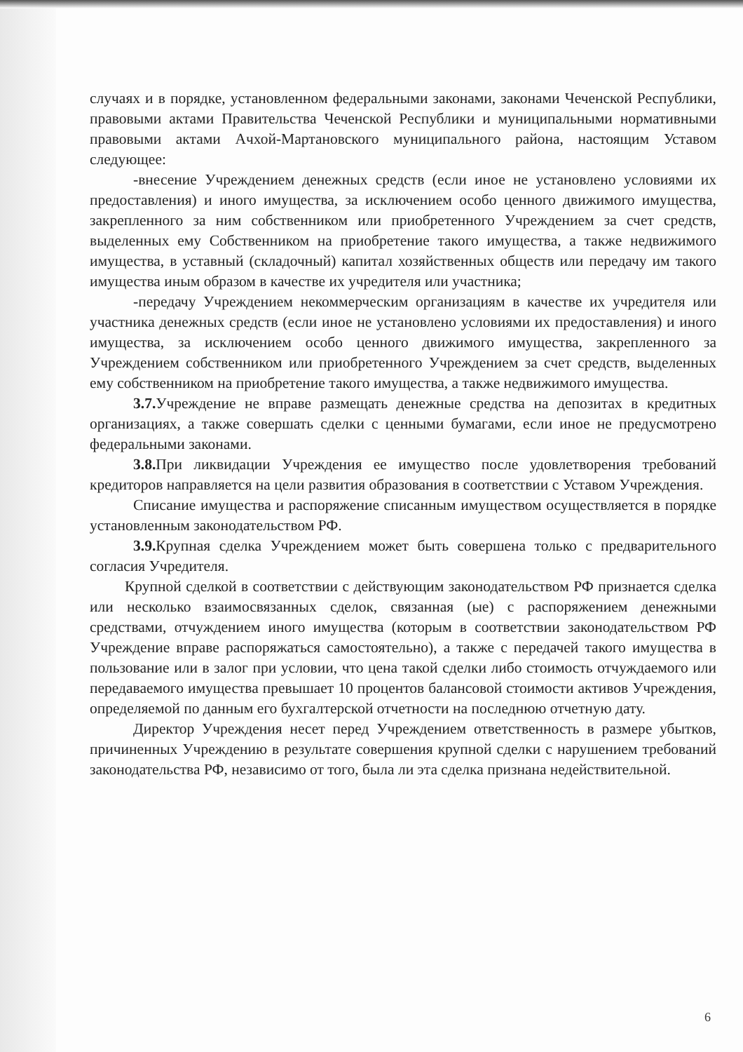случаях и в порядке, установленном федеральными законами, законами Чеченской Республики, правовыми актами Правительства Чеченской Республики и муниципальными нормативными правовыми актами Ачхой-Мартановского муниципального района, настоящим Уставом следующее:
-внесение Учреждением денежных средств (если иное не установлено условиями их предоставления) и иного имущества, за исключением особо ценного движимого имущества, закрепленного за ним собственником или приобретенного Учреждением за счет средств, выделенных ему Собственником на приобретение такого имущества, а также недвижимого имущества, в уставный (складочный) капитал хозяйственных обществ или передачу им такого имущества иным образом в качестве их учредителя или участника;
-передачу Учреждением некоммерческим организациям в качестве их учредителя или участника денежных средств (если иное не установлено условиями их предоставления) и иного имущества, за исключением особо ценного движимого имущества, закрепленного за Учреждением собственником или приобретенного Учреждением за счет средств, выделенных ему собственником на приобретение такого имущества, а также недвижимого имущества.
3.7. Учреждение не вправе размещать денежные средства на депозитах в кредитных организациях, а также совершать сделки с ценными бумагами, если иное не предусмотрено федеральными законами.
3.8. При ликвидации Учреждения ее имущество после удовлетворения требований кредиторов направляется на цели развития образования в соответствии с Уставом Учреждения.
Списание имущества и распоряжение списанным имуществом осуществляется в порядке установленным законодательством РФ.
3.9. Крупная сделка Учреждением может быть совершена только с предварительного согласия Учредителя.
Крупной сделкой в соответствии с действующим законодательством РФ признается сделка или несколько взаимосвязанных сделок, связанная (ые) с распоряжением денежными средствами, отчуждением иного имущества (которым в соответствии законодательством РФ Учреждение вправе распоряжаться самостоятельно), а также с передачей такого имущества в пользование или в залог при условии, что цена такой сделки либо стоимость отчуждаемого или передаваемого имущества превышает 10 процентов балансовой стоимости активов Учреждения, определяемой по данным его бухгалтерской отчетности на последнюю отчетную дату.
Директор Учреждения несет перед Учреждением ответственность в размере убытков, причиненных Учреждению в результате совершения крупной сделки с нарушением требований законодательства РФ, независимо от того, была ли эта сделка признана недействительной.
6